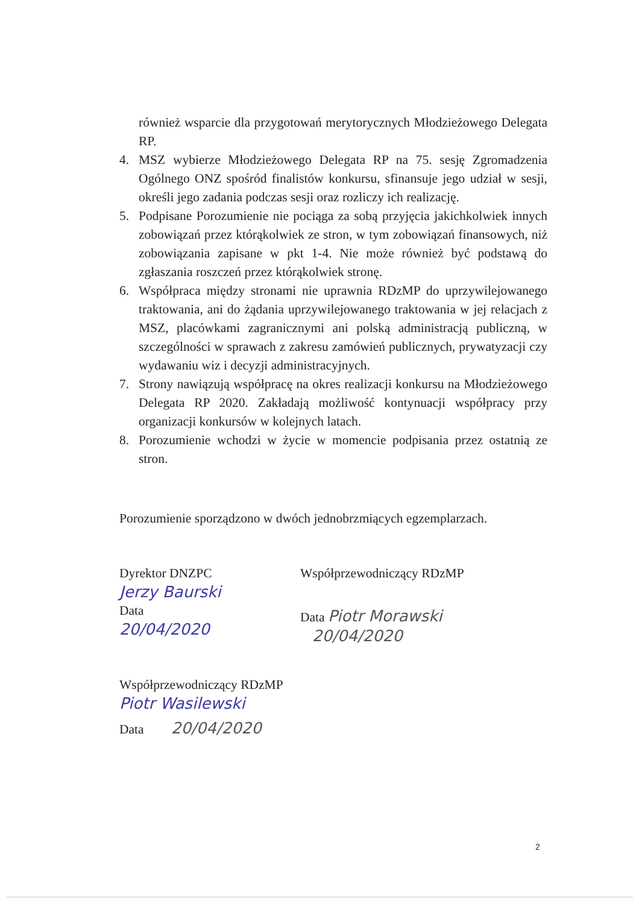również wsparcie dla przygotowań merytorycznych Młodzieżowego Delegata RP.
4. MSZ wybierze Młodzieżowego Delegata RP na 75. sesję Zgromadzenia Ogólnego ONZ spośród finalistów konkursu, sfinansuje jego udział w sesji, określi jego zadania podczas sesji oraz rozliczy ich realizację.
5. Podpisane Porozumienie nie pociąga za sobą przyjęcia jakichkolwiek innych zobowiązań przez którąkolwiek ze stron, w tym zobowiązań finansowych, niż zobowiązania zapisane w pkt 1-4. Nie może również być podstawą do zgłaszania roszczeń przez którąkolwiek stronę.
6. Współpraca między stronami nie uprawnia RDzMP do uprzywilejowanego traktowania, ani do żądania uprzywilejowanego traktowania w jej relacjach z MSZ, placówkami zagranicznymi ani polską administracją publiczną, w szczególności w sprawach z zakresu zamówień publicznych, prywatyzacji czy wydawaniu wiz i decyzji administracyjnych.
7. Strony nawiązują współpracę na okres realizacji konkursu na Młodzieżowego Delegata RP 2020. Zakładają możliwość kontynuacji współpracy przy organizacji konkursów w kolejnych latach.
8. Porozumienie wchodzi w życie w momencie podpisania przez ostatnią ze stron.
Porozumienie sporządzono w dwóch jednobrzmiących egzemplarzach.
Dyrektor DNZPC
Jerzy Baurski
Data
20/04/2020
Współprzewodniczący RDzMP
Data Piotr Morawski
20/04/2020
Współprzewodniczący RDzMP
Piotr Wasilewski
Data 20/04/2020
2